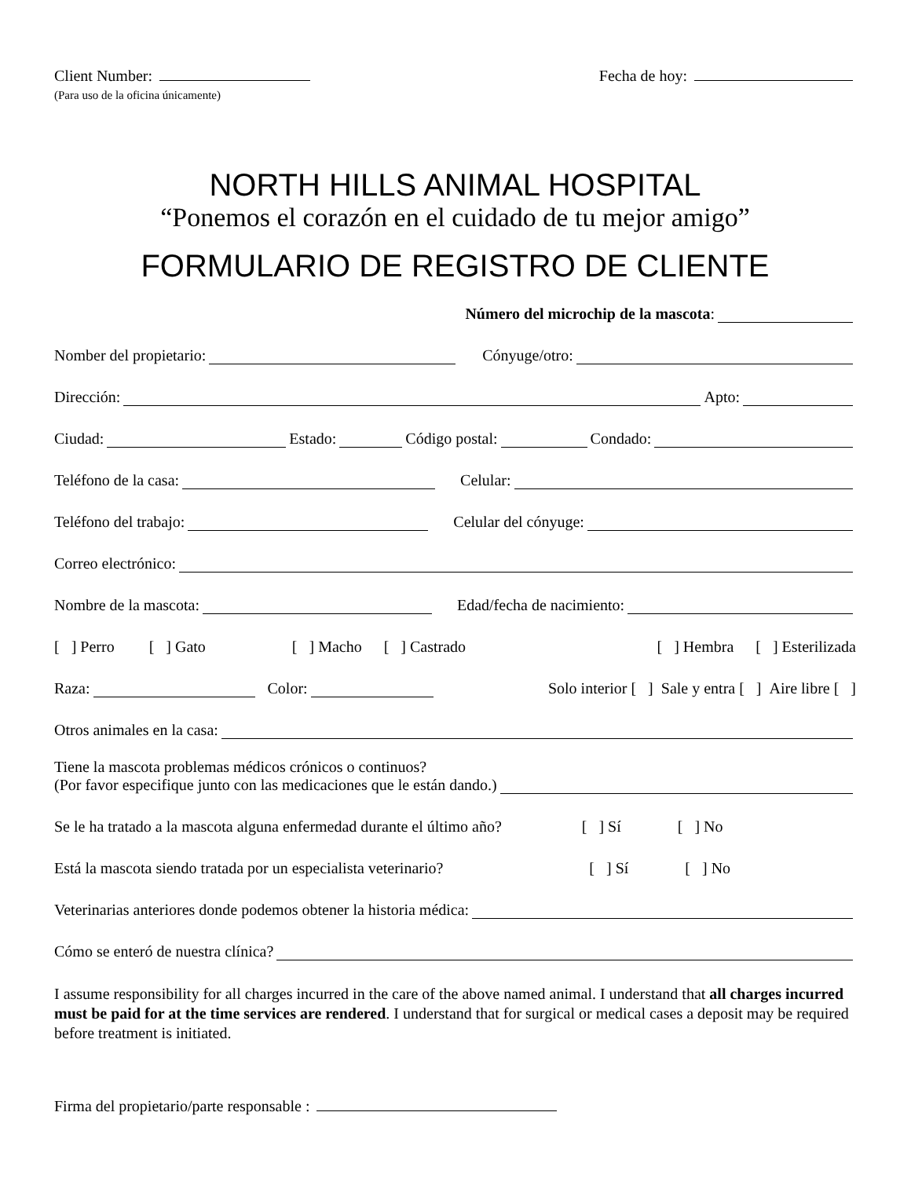Client Number:
(Para uso de la oficina únicamente)
Fecha de hoy:
NORTH HILLS ANIMAL HOSPITAL
“Ponemos el corazón en el cuidado de tu mejor amigo”
FORMULARIO DE REGISTRO DE CLIENTE
Número del microchip de la mascota:
Nomber del propietario: Cónyuge/otro:
Dirección: Apto:
Ciudad: Estado: Código postal: Condado:
Teléfono de la casa: Celular:
Teléfono del trabajo: Celular del cónyuge:
Correo electrónico:
Nombre de la mascota: Edad/fecha de nacimiento:
[ ] Perro [ ] Gato [ ] Macho [ ] Castrado [ ] Hembra [ ] Esterilizada
Raza: Color: Solo interior [ ] Sale y entra [ ] Aire libre [ ]
Otros animales en la casa:
Tiene la mascota problemas médicos crónicos o continuos?
(Por favor especifique junto con las medicaciones que le están dando.)
Se le ha tratado a la mascota alguna enfermedad durante el último año? [ ] Sí [ ] No
Está la mascota siendo tratada por un especialista veterinario? [ ] Sí [ ] No
Veterinarias anteriores donde podemos obtener la historia médica:
Cómo se enteró de nuestra clínica?
I assume responsibility for all charges incurred in the care of the above named animal. I understand that all charges incurred must be paid for at the time services are rendered. I understand that for surgical or medical cases a deposit may be required before treatment is initiated.
Firma del propietario/parte responsable :